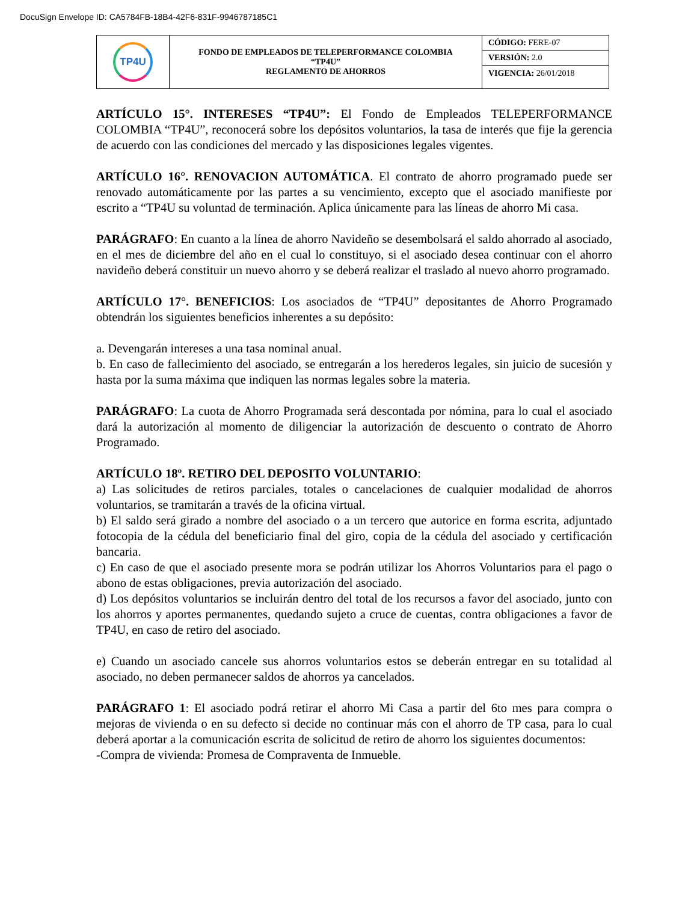DocuSign Envelope ID: CA5784FB-18B4-42F6-831F-9946787185C1
| TP4U | FONDO DE EMPLEADOS DE TELEPERFORMANCE COLOMBIA “TP4U” REGLAMENTO DE AHORROS | CÓDIGO: FERE-07 |
| | | VERSIÓN: 2.0 |
| | | VIGENCIA: 26/01/2018 |
ARTÍCULO 15°. INTERESES “TP4U”: El Fondo de Empleados TELEPERFORMANCE COLOMBIA “TP4U”, reconocerá sobre los depósitos voluntarios, la tasa de interés que fije la gerencia de acuerdo con las condiciones del mercado y las disposiciones legales vigentes.
ARTÍCULO 16°. RENOVACION AUTOMÁTICA. El contrato de ahorro programado puede ser renovado automáticamente por las partes a su vencimiento, excepto que el asociado manifieste por escrito a “TP4U su voluntad de terminación. Aplica únicamente para las líneas de ahorro Mi casa.
PARÁGRAFO: En cuanto a la línea de ahorro Navideño se desembolsará el saldo ahorrado al asociado, en el mes de diciembre del año en el cual lo constituyo, si el asociado desea continuar con el ahorro navideño deberá constituir un nuevo ahorro y se deberá realizar el traslado al nuevo ahorro programado.
ARTÍCULO 17°. BENEFICIOS: Los asociados de “TP4U” depositantes de Ahorro Programado obtendrán los siguientes beneficios inherentes a su depósito:
a. Devengarán intereses a una tasa nominal anual.
b. En caso de fallecimiento del asociado, se entregarán a los herederos legales, sin juicio de sucesión y hasta por la suma máxima que indiquen las normas legales sobre la materia.
PARÁGRAFO: La cuota de Ahorro Programada será descontada por nómina, para lo cual el asociado dará la autorización al momento de diligenciar la autorización de descuento o contrato de Ahorro Programado.
ARTÍCULO 18º. RETIRO DEL DEPOSITO VOLUNTARIO:
a) Las solicitudes de retiros parciales, totales o cancelaciones de cualquier modalidad de ahorros voluntarios, se tramitarán a través de la oficina virtual.
b) El saldo será girado a nombre del asociado o a un tercero que autorice en forma escrita, adjuntado fotocopia de la cédula del beneficiario final del giro, copia de la cédula del asociado y certificación bancaria.
c) En caso de que el asociado presente mora se podrán utilizar los Ahorros Voluntarios para el pago o abono de estas obligaciones, previa autorización del asociado.
d) Los depósitos voluntarios se incluirán dentro del total de los recursos a favor del asociado, junto con los ahorros y aportes permanentes, quedando sujeto a cruce de cuentas, contra obligaciones a favor de TP4U, en caso de retiro del asociado.
e) Cuando un asociado cancele sus ahorros voluntarios estos se deberán entregar en su totalidad al asociado, no deben permanecer saldos de ahorros ya cancelados.
PARÁGRAFO 1: El asociado podrá retirar el ahorro Mi Casa a partir del 6to mes para compra o mejoras de vivienda o en su defecto si decide no continuar más con el ahorro de TP casa, para lo cual deberá aportar a la comunicación escrita de solicitud de retiro de ahorro los siguientes documentos:
-Compra de vivienda: Promesa de Compraventa de Inmueble.